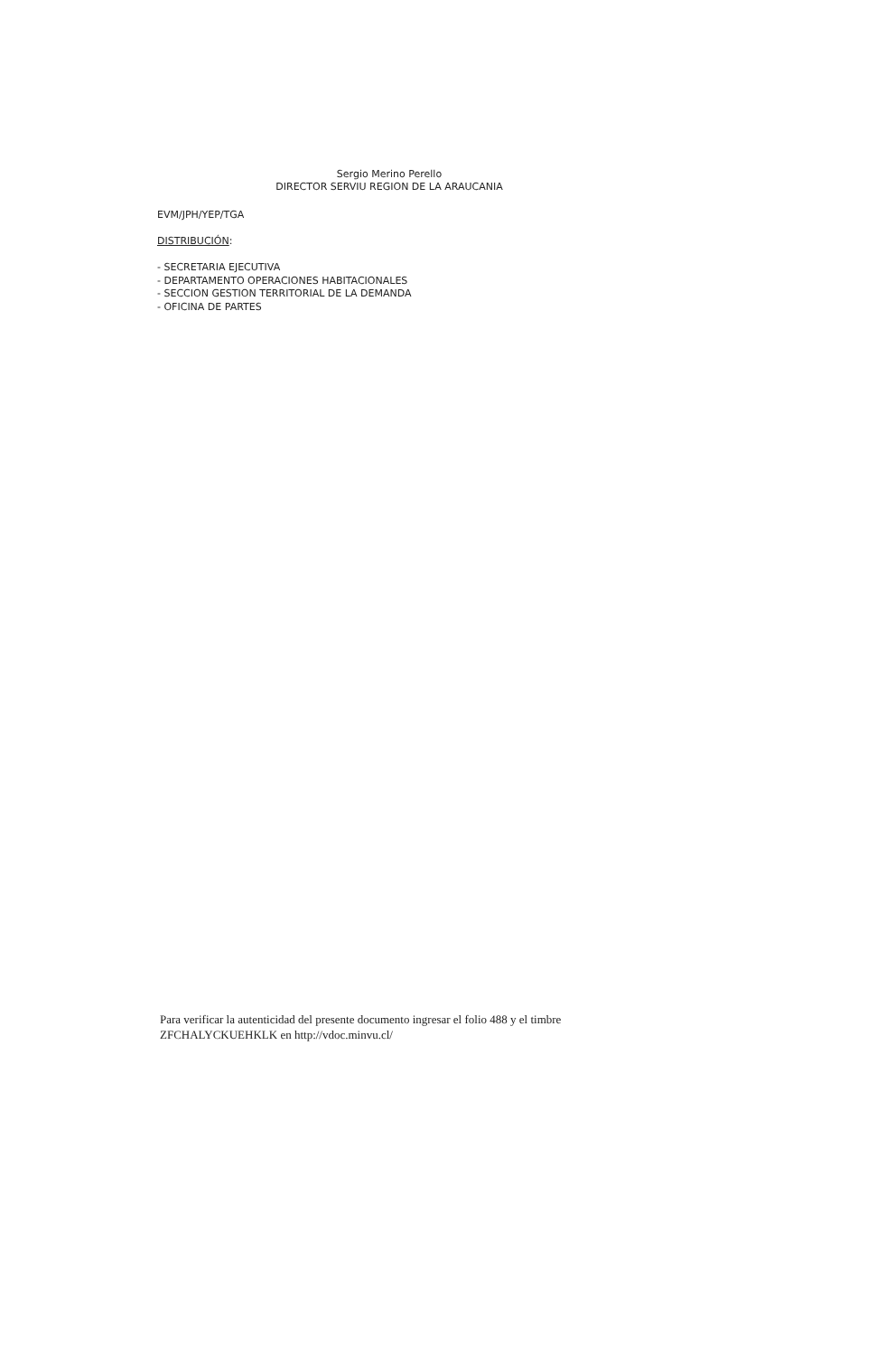Sergio Merino Perello
DIRECTOR SERVIU REGION DE LA ARAUCANIA
EVM/JPH/YEP/TGA
DISTRIBUCIÓN:
- SECRETARIA EJECUTIVA
- DEPARTAMENTO OPERACIONES HABITACIONALES
- SECCION GESTION TERRITORIAL DE LA DEMANDA
- OFICINA DE PARTES
Para verificar la autenticidad del presente documento ingresar el folio 488 y el timbre
ZFCHALYCKUEHKLK en http://vdoc.minvu.cl/